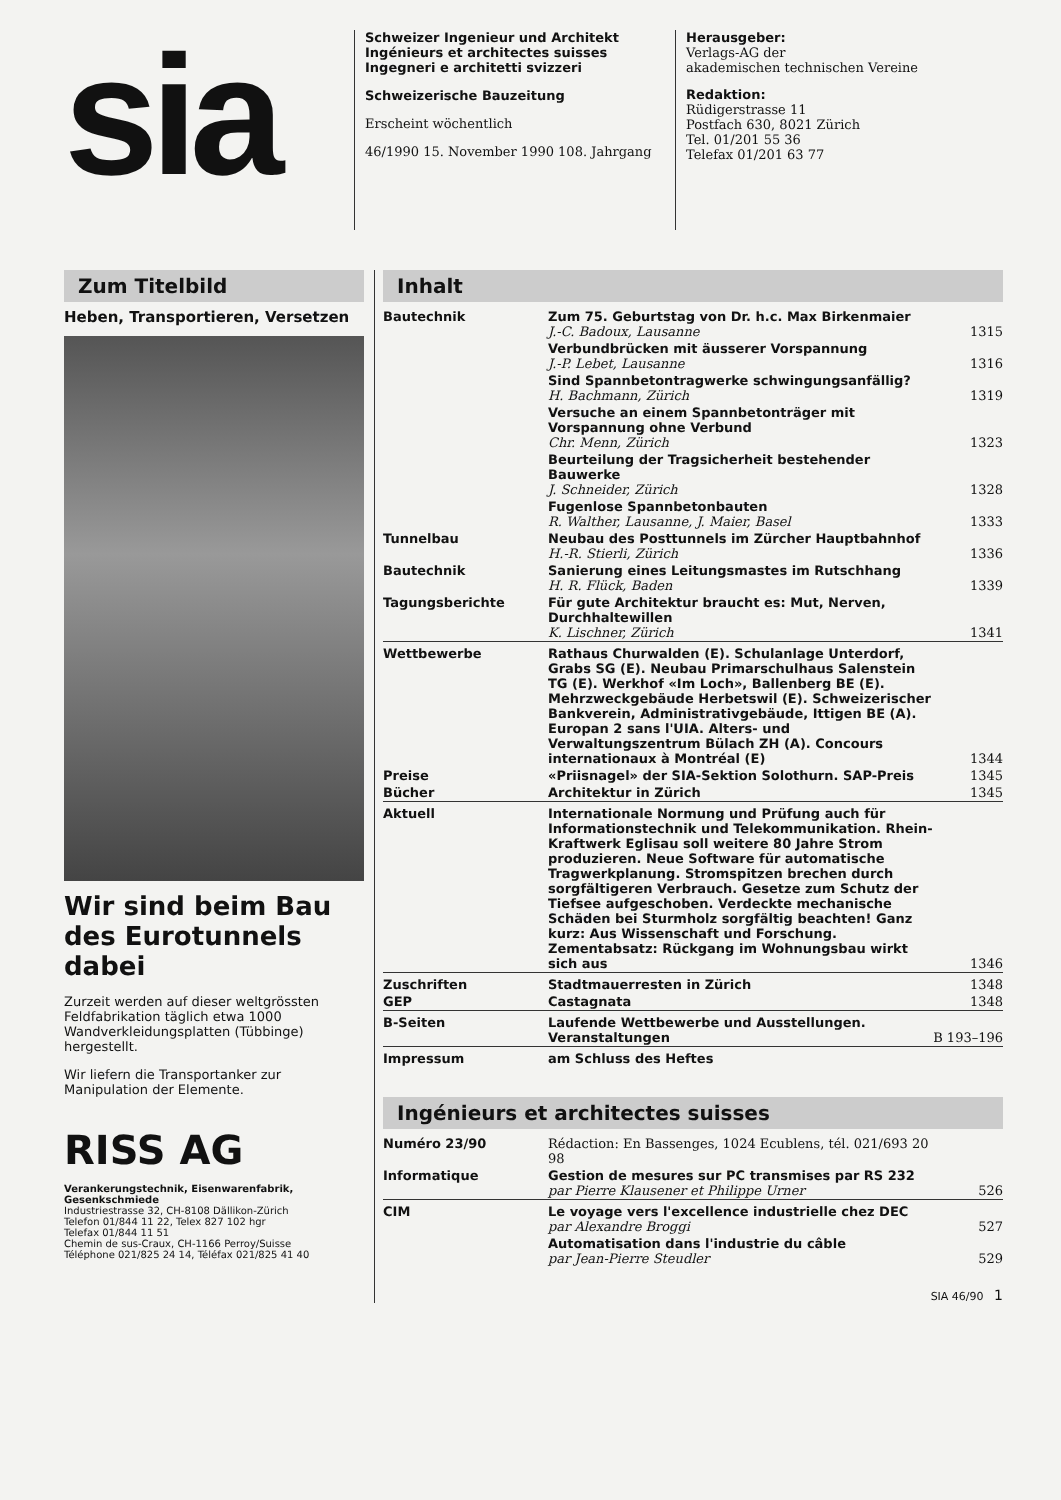sia
Schweizer Ingenieur und Architekt
Ingénieurs et architectes suisses
Ingegneri e architetti svizzeri
Schweizerische Bauzeitung
Erscheint wöchentlich
46/1990 15. November 1990 108. Jahrgang
Herausgeber:
Verlags-AG der
akademischen technischen Vereine
Redaktion:
Rüdigerstrasse 11
Postfach 630, 8021 Zürich
Tel. 01/201 55 36
Telefax 01/201 63 77
Zum Titelbild
Heben, Transportieren, Versetzen
Wir sind beim Bau des Eurotunnels dabei
Zurzeit werden auf dieser weltgrössten Feldfabrikation täglich etwa 1000 Wandverkleidungsplatten (Tübbinge) hergestellt.
Wir liefern die Transportanker zur Manipulation der Elemente.
RISS AG
Verankerungstechnik, Eisenwarenfabrik, Gesenkschmiede
Industriestrasse 32, CH-8108 Dällikon-Zürich
Telefon 01/844 11 22, Telex 827 102 hgr
Telefax 01/844 11 51
Chemin de sus-Craux, CH-1166 Perroy/Suisse
Téléphone 021/825 24 14, Téléfax 021/825 41 40
Inhalt
| Bautechnik | Zum 75. Geburtstag von Dr. h.c. Max Birkenmaier J.-C. Badoux, Lausanne | 1315 |
| | Verbundbrücken mit äusserer Vorspannung J.-P. Lebet, Lausanne | 1316 |
| | Sind Spannbetontragwerke schwingungsanfällig? H. Bachmann, Zürich | 1319 |
| | Versuche an einem Spannbetonträger mit Vorspannung ohne Verbund Chr. Menn, Zürich | 1323 |
| | Beurteilung der Tragsicherheit bestehender Bauwerke J. Schneider, Zürich | 1328 |
| | Fugenlose Spannbetonbauten R. Walther, Lausanne, J. Maier, Basel | 1333 |
| Tunnelbau | Neubau des Posttunnels im Zürcher Hauptbahnhof H.-R. Stierli, Zürich | 1336 |
| Bautechnik | Sanierung eines Leitungsmastes im Rutschhang H. R. Flück, Baden | 1339 |
| Tagungsberichte | Für gute Architektur braucht es: Mut, Nerven, Durchhaltewillen K. Lischner, Zürich | 1341 |
| Wettbewerbe | Rathaus Churwalden (E). Schulanlage Unterdorf, Grabs SG (E). Neubau Primarschulhaus Salenstein TG (E). Werkhof «Im Loch», Ballenberg BE (E). Mehrzweckgebäude Herbetswil (E). Schweizerischer Bankverein, Administrativgebäude, Ittigen BE (A). Europan 2 sans l'UIA. Alters- und Verwaltungszentrum Bülach ZH (A). Concours internationaux à Montréal (E) | 1344 |
| Preise | «Priisnagel» der SIA-Sektion Solothurn. SAP-Preis | 1345 |
| Bücher | Architektur in Zürich | 1345 |
| Aktuell | Internationale Normung und Prüfung auch für Informationstechnik und Telekommunikation. Rhein-Kraftwerk Eglisau soll weitere 80 Jahre Strom produzieren. Neue Software für automatische Tragwerkplanung. Stromspitzen brechen durch sorgfältigeren Verbrauch. Gesetze zum Schutz der Tiefsee aufgeschoben. Verdeckte mechanische Schäden bei Sturmholz sorgfältig beachten! Ganz kurz: Aus Wissenschaft und Forschung. Zementabsatz: Rückgang im Wohnungsbau wirkt sich aus | 1346 |
| Zuschriften | Stadtmauerresten in Zürich | 1348 |
| GEP | Castagnata | 1348 |
| B-Seiten | Laufende Wettbewerbe und Ausstellungen. Veranstaltungen | B 193–196 |
| Impressum | am Schluss des Heftes | |
Ingénieurs et architectes suisses
| Numéro 23/90 | Rédaction: En Bassenges, 1024 Ecublens, tél. 021/693 20 98 | |
| Informatique | Gestion de mesures sur PC transmises par RS 232 par Pierre Klausener et Philippe Urner | 526 |
| CIM | Le voyage vers l'excellence industrielle chez DEC par Alexandre Broggi | 527 |
| | Automatisation dans l'industrie du câble par Jean-Pierre Steudler | 529 |
SIA 46/90 1